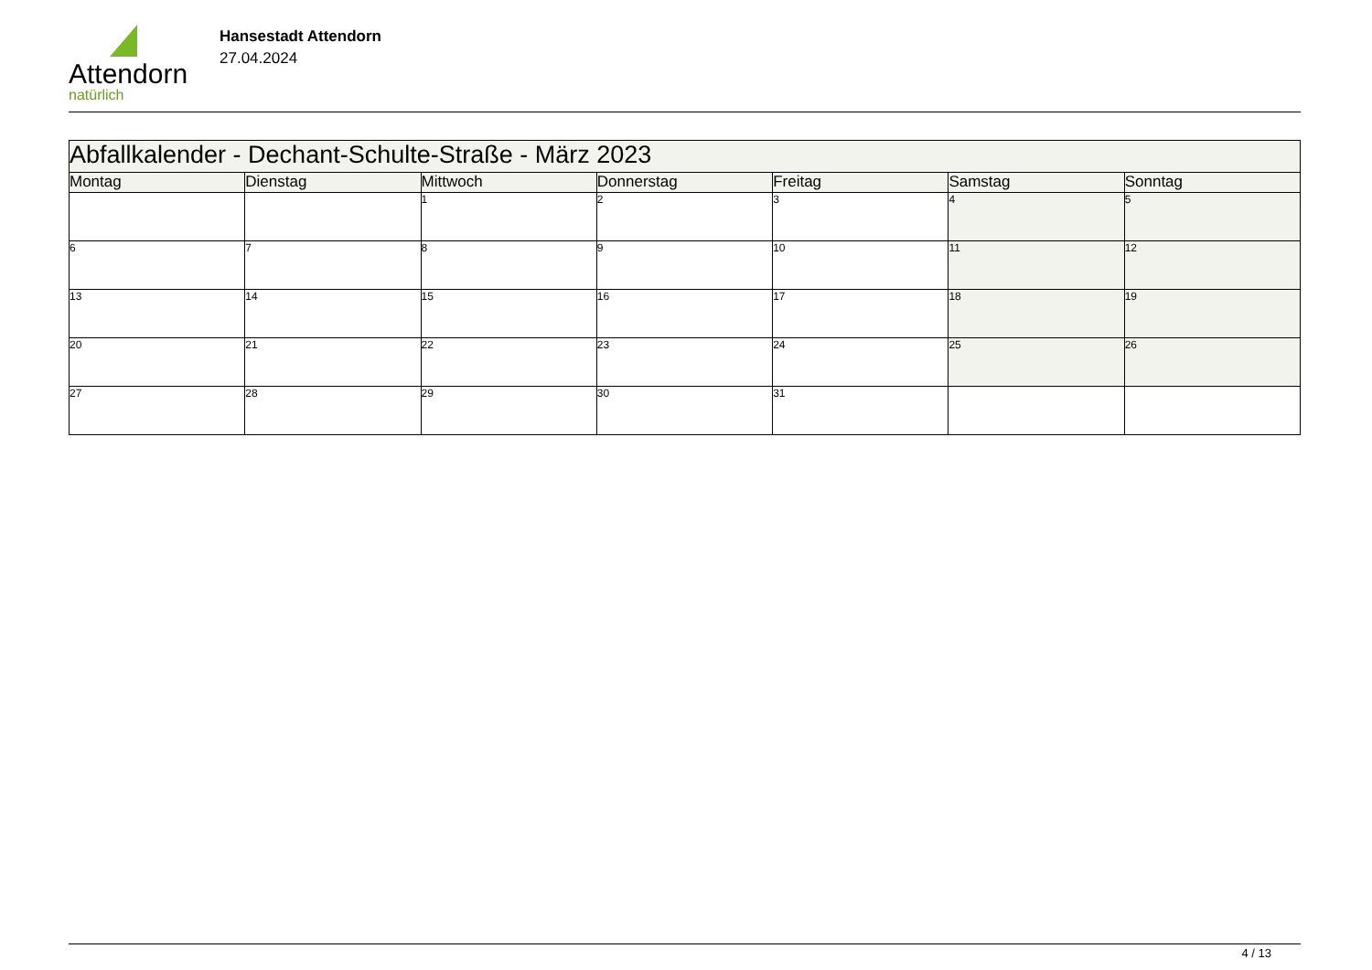Attendorn
natürlich
Hansestadt Attendorn
27.04.2024
| Abfallkalender - Dechant-Schulte-Straße - März 2023 | | | | | | |
| Montag | Dienstag | Mittwoch | Donnerstag | Freitag | Samstag | Sonntag |
| | | 1 | 2 | 3 | 4 | 5 |
| 6 | 7 | 8 | 9 | 10 | 11 | 12 |
| 13 | 14 | 15 | 16 | 17 | 18 | 19 |
| 20 | 21 | 22 | 23 | 24 | 25 | 26 |
| 27 | 28 | 29 | 30 | 31 | | |
4 / 13